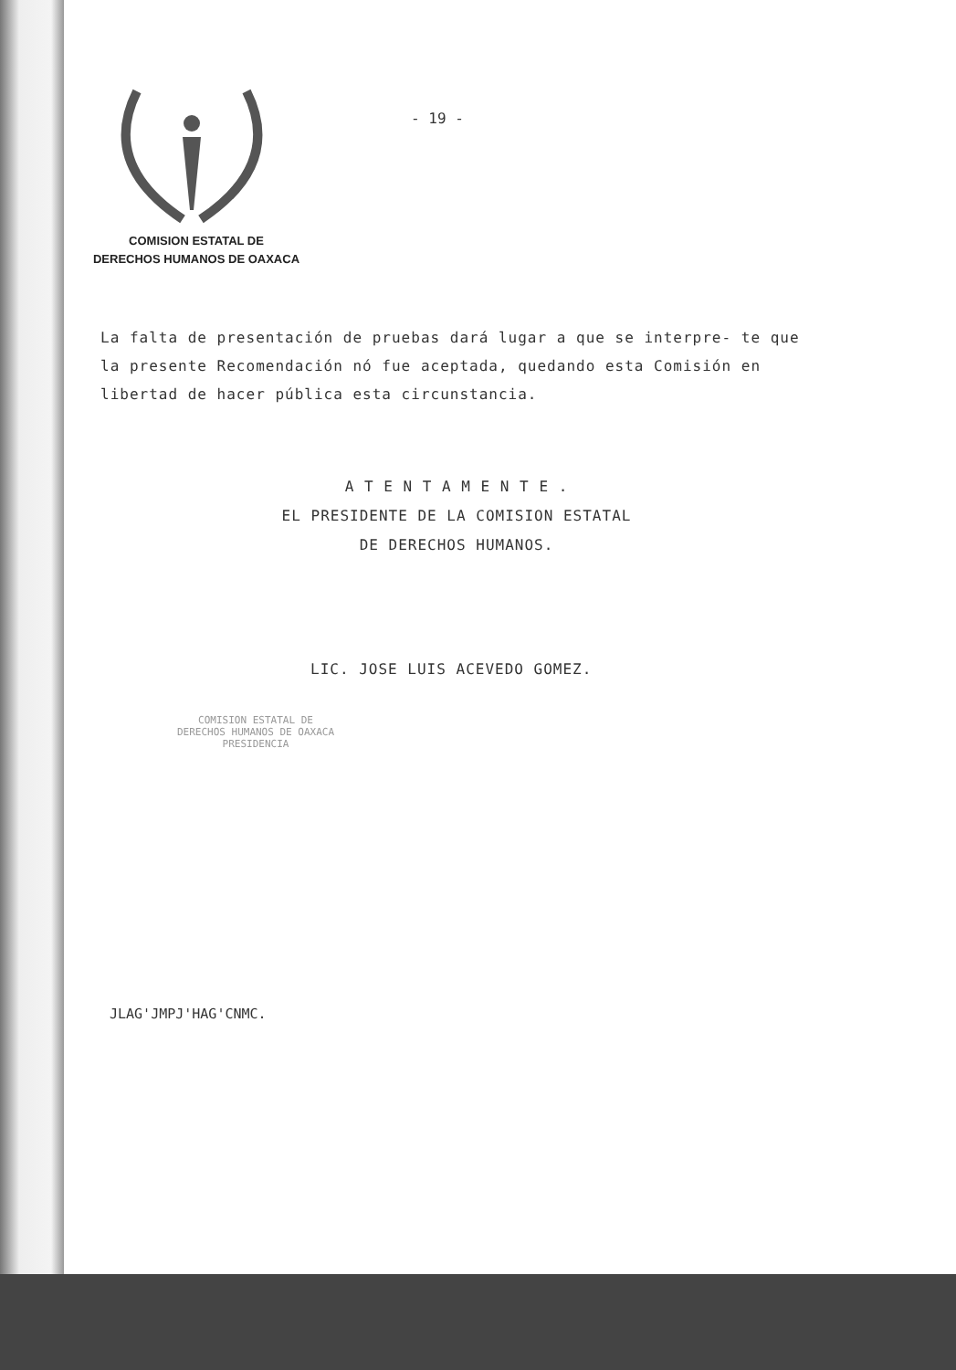COMISION ESTATAL DE
DERECHOS HUMANOS DE OAXACA
- 19 -
La falta de presentación de pruebas dará lugar a que se interpre- te que la presente Recomendación nó fue aceptada, quedando esta Comisión en libertad de hacer pública esta circunstancia.
A T E N T A M E N T E .
EL PRESIDENTE DE LA COMISION ESTATAL
DE DERECHOS HUMANOS.
LIC. JOSE LUIS ACEVEDO GOMEZ.
COMISION ESTATAL DE
DERECHOS HUMANOS DE OAXACA
PRESIDENCIA
JLAG'JMPJ'HAG'CNMC.